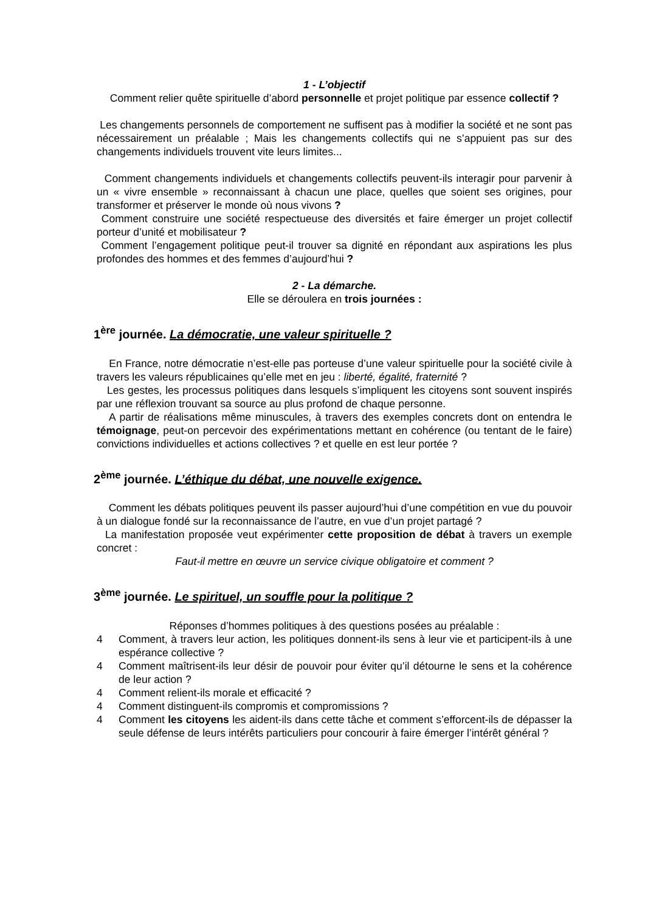1 - L’objectif
Comment relier quête spirituelle d’abord personnelle et projet politique par essence collectif ?
Les changements personnels de comportement ne suffisent pas à modifier la société et ne sont pas nécessairement un préalable ; Mais les changements collectifs qui ne s’appuient pas sur des changements individuels trouvent vite leurs limites...
Comment changements individuels et changements collectifs peuvent-ils interagir pour parvenir à un « vivre ensemble » reconnaissant à chacun une place, quelles que soient ses origines, pour transformer et préserver le monde où nous vivons ?
Comment construire une société respectueuse des diversités et faire émerger un projet collectif porteur d’unité et mobilisateur ?
Comment l’engagement politique peut-il trouver sa dignité en répondant aux aspirations les plus profondes des hommes et des femmes d’aujourd’hui ?
2 - La démarche.
Elle se déroulera en trois journées :
1<sup>ère</sup> journée. La démocratie, une valeur spirituelle ?
En France, notre démocratie n’est-elle pas porteuse d’une valeur spirituelle pour la société civile à travers les valeurs républicaines qu’elle met en jeu : liberté, égalité, fraternité ?
Les gestes, les processus politiques dans lesquels s’impliquent les citoyens sont souvent inspirés par une réflexion trouvant sa source au plus profond de chaque personne.
A partir de réalisations même minuscules, à travers des exemples concrets dont on entendra le témoignage, peut-on percevoir des expérimentations mettant en cohérence (ou tentant de le faire) convictions individuelles et actions collectives ? et quelle en est leur portée ?
2<sup>ème</sup> journée. L’éthique du débat, une nouvelle exigence.
Comment les débats politiques peuvent ils passer aujourd’hui d’une compétition en vue du pouvoir à un dialogue fondé sur la reconnaissance de l’autre, en vue d’un projet partagé ?
La manifestation proposée veut expérimenter cette proposition de débat à travers un exemple concret :
Faut-il mettre en œuvre un service civique obligatoire et comment ?
3<sup>ème</sup> journée. Le spirituel, un souffle pour la politique ?
Réponses d’hommes politiques à des questions posées au préalable :
4 Comment, à travers leur action, les politiques donnent-ils sens à leur vie et participent-ils à une espérance collective ?
4 Comment maîtrisent-ils leur désir de pouvoir pour éviter qu’il détourne le sens et la cohérence de leur action ?
4 Comment relient-ils morale et efficacité ?
4 Comment distinguent-ils compromis et compromissions ?
4 Comment les citoyens les aident-ils dans cette tâche et comment s’efforcent-ils de dépasser la seule défense de leurs intérêts particuliers pour concourir à faire émerger l’intérêt général ?